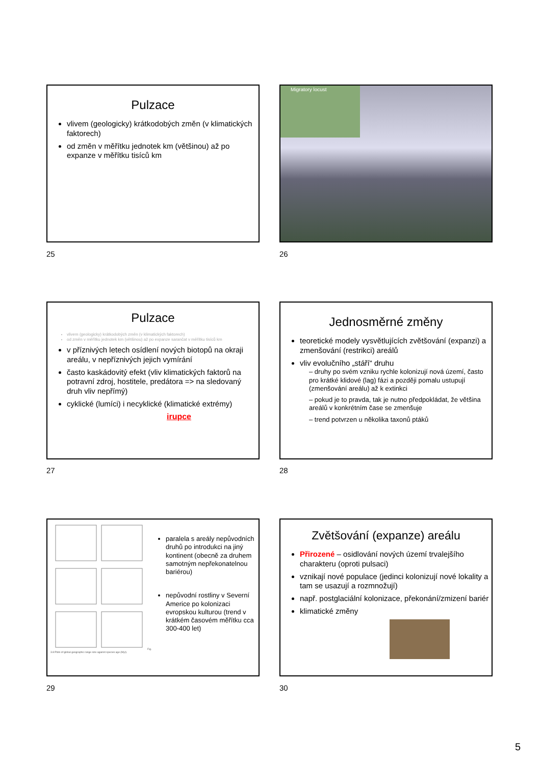Pulzace
vlivem (geologicky) krátkodobých změn (v klimatických faktorech)
od změn v měřítku jednotek km (většinou) až po expanze v měřítku tisíců km
25
Migratory locust
26
Pulzace
vlivem (geologicky) krátkodobých změn (v klimatických faktorech)
od změn v měřítku jednotek km (většinou) až po expanze sarančat v měřítku tisíců km
v příznivých letech osídlení nových biotopů na okraji areálu, v nepříznivých jejich vymírání
často kaskádovitý efekt (vliv klimatických faktorů na potravní zdroj, hostitele, predátora => na sledovaný druh vliv nepřímý)
cyklické (lumíci) i necyklické (klimatické extrémy)
irupce
27
Jednosměrné změny
teoretické modely vysvětlujících zvětšování (expanzi) a zmenšování (restrikci) areálů
vliv evolučního „stáří“ druhu
– druhy po svém vzniku rychle kolonizují nová území, často pro krátké klidové (lag) fázi a později pomalu ustupují (zmenšování areálu) až k extinkci
– pokud je to pravda, tak je nutno předpokládat, že většina areálů v konkrétním čase se zmenšuje
– trend potvrzen u několika taxonů ptáků
28
Fig. 3.8 Plots of global geographic range size against species age (Myr).
paralela s areály nepůvodních druhů po introdukci na jiný kontinent (obecně za druhem samotným nepřekonatelnou bariérou)
nepůvodní rostliny v Severní Americe po kolonizaci evropskou kulturou (trend v krátkém časovém měřítku cca 300-400 let)
29
Zvětšování (expanze) areálu
Přirozené – osidlování nových území trvalejšího charakteru (oproti pulsaci)
vznikají nové populace (jedinci kolonizují nové lokality a tam se usazují a rozmnožují)
např. postglaciální kolonizace, překonání/zmizení bariér
klimatické změny
30
5